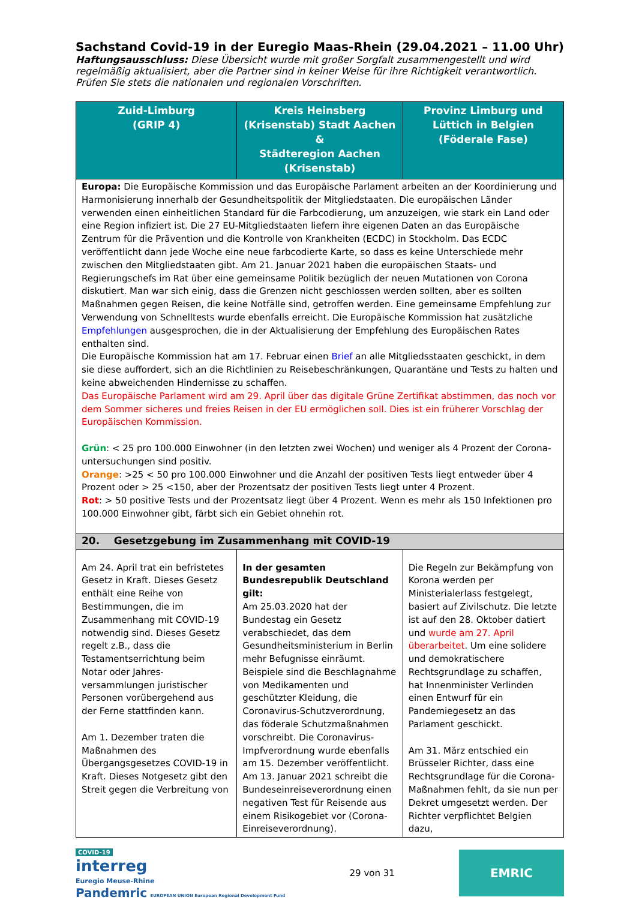Sachstand Covid-19 in der Euregio Maas-Rhein (29.04.2021 – 11.00 Uhr)
Haftungsausschluss: Diese Übersicht wurde mit großer Sorgfalt zusammengestellt und wird regelmäßig aktualisiert, aber die Partner sind in keiner Weise für ihre Richtigkeit verantwortlich. Prüfen Sie stets die nationalen und regionalen Vorschriften.
| Zuid-Limburg (GRIP 4) | Kreis Heinsberg (Krisenstab) Stadt Aachen & Städteregion Aachen (Krisenstab) | Provinz Limburg und Lüttich in Belgien (Föderale Fase) |
| --- | --- | --- |
| Europa: Die Europäische Kommission und das Europäische Parlament arbeiten an der Koordinierung und Harmonisierung innerhalb der Gesundheitspolitik der Mitgliedstaaten. Die europäischen Länder verwenden einen einheitlichen Standard für die Farbcodierung, um anzuzeigen, wie stark ein Land oder eine Region infiziert ist. Die 27 EU-Mitgliedstaaten liefern ihre eigenen Daten an das Europäische Zentrum für die Prävention und die Kontrolle von Krankheiten (ECDC) in Stockholm. Das ECDC veröffentlicht dann jede Woche eine neue farbcodierte Karte, so dass es keine Unterschiede mehr zwischen den Mitgliedstaaten gibt. Am 21. Januar 2021 haben die europäischen Staats- und Regierungschefs im Rat über eine gemeinsame Politik bezüglich der neuen Mutationen von Corona diskutiert. Man war sich einig, dass die Grenzen nicht geschlossen werden sollten, aber es sollten Maßnahmen gegen Reisen, die keine Notfälle sind, getroffen werden. Eine gemeinsame Empfehlung zur Verwendung von Schnelltests wurde ebenfalls erreicht. Die Europäische Kommission hat zusätzliche Empfehlungen ausgesprochen, die in der Aktualisierung der Empfehlung des Europäischen Rates enthalten sind. Die Europäische Kommission hat am 17. Februar einen Brief an alle Mitgliedsstaaten geschickt, in dem sie diese auffordert, sich an die Richtlinien zu Reisebeschränkungen, Quarantäne und Tests zu halten und keine abweichenden Hindernisse zu schaffen. Das Europäische Parlament wird am 29. April über das digitale Grüne Zertifikat abstimmen, das noch vor dem Sommer sicheres und freies Reisen in der EU ermöglichen soll. Dies ist ein früherer Vorschlag der Europäischen Kommission. Grün : < 25 pro 100.000 Einwohner (in den letzten zwei Wochen) und weniger als 4 Prozent der Corona-untersuchungen sind positiv. Orange : >25 < 50 pro 100.000 Einwohner und die Anzahl der positiven Tests liegt entweder über 4 Prozent oder > 25 <150, aber der Prozentsatz der positiven Tests liegt unter 4 Prozent. Rot : > 50 positive Tests und der Prozentsatz liegt über 4 Prozent. Wenn es mehr als 150 Infektionen pro 100.000 Einwohner gibt, färbt sich ein Gebiet ohnehin rot. | | |
| 20. Gesetzgebung im Zusammenhang mit COVID-19 | | |
| Am 24. April trat ein befristetes Gesetz in Kraft. Dieses Gesetz enthält eine Reihe von Bestimmungen, die im Zusammenhang mit COVID-19 notwendig sind. Dieses Gesetz regelt z.B., dass die Testamentserrichtung beim Notar oder Jahres-versammlungen juristischer Personen vorübergehend aus der Ferne stattfinden kann. Am 1. Dezember traten die Maßnahmen des Übergangsgesetzes COVID-19 in Kraft. Dieses Notgesetz gibt den Streit gegen die Verbreitung von | In der gesamten Bundesrepublik Deutschland gilt: Am 25.03.2020 hat der Bundestag ein Gesetz verabschiedet, das dem Gesundheitsministerium in Berlin mehr Befugnisse einräumt. Beispiele sind die Beschlagnahme von Medikamenten und geschützter Kleidung, die Coronavirus-Schutzverordnung, das föderale Schutzmaßnahmen vorschreibt. Die Coronavirus-Impfverordnung wurde ebenfalls am 15. Dezember veröffentlicht. Am 13. Januar 2021 schreibt die Bundeseinreiseverordnung einen negativen Test für Reisende aus einem Risikogebiet vor (Corona-Einreiseverordnung). | Die Regeln zur Bekämpfung von Korona werden per Ministerialerlass festgelegt, basiert auf Zivilschutz. Die letzte ist auf den 28. Oktober datiert und wurde am 27. April überarbeitet . Um eine solidere und demokratischere Rechtsgrundlage zu schaffen, hat Innenminister Verlinden einen Entwurf für ein Pandemiegesetz an das Parlament geschickt. Am 31. März entschied ein Brüsseler Richter, dass eine Rechtsgrundlage für die Corona-Maßnahmen fehlt, da sie nun per Dekret umgesetzt werden. Der Richter verpflichtet Belgien dazu, |
COVID-19
interreg
Euregio Meuse-Rhine
Pandemric EUROPEAN UNION European Regional Development Fund
29 von 31
EMRIC